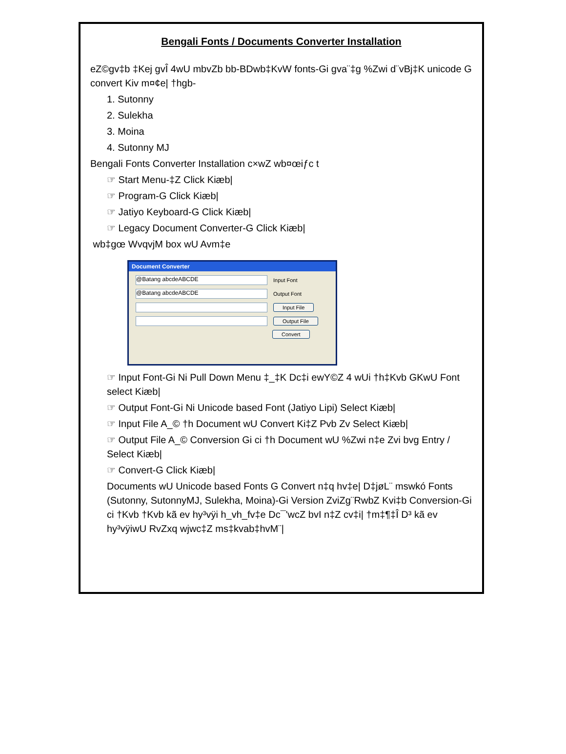Bengali Fonts / Documents Converter Installation
eZ©gv‡b ‡Kej gvÎ 4wU mbvZb bb-BDwb‡KvW fonts-Gi gva¨‡g %Zwi d¨vBj‡K unicode G convert Kiv m¤¢e| †hgb-
1. Sutonny
2. Sulekha
3. Moina
4. Sutonny MJ
Bengali Fonts Converter Installation c×wZ wb¤œiƒc t
☞ Start Menu-‡Z Click Kiæb|
☞ Program-G Click Kiæb|
☞ Jatiyo Keyboard-G Click Kiæb|
☞ Legacy Document Converter-G Click Kiæb|
wb‡gœ WvqvjM box wU Avm‡e
Document Converter
@Batang abcdeABCDE
Input Font
@Batang abcdeABCDE
Output Font
Input File
Output File
Convert
☞ Input Font-Gi Ni Pull Down Menu ‡_‡K Dc‡i ewY©Z 4 wUi †h‡Kvb GKwU Font select Kiæb|
☞ Output Font-Gi Ni Unicode based Font (Jatiyo Lipi) Select Kiæb|
☞ Input File A_© †h Document wU Convert Ki‡Z Pvb Zv Select Kiæb|
☞ Output File A_© Conversion Gi ci †h Document wU %Zwi n‡e Zvi bvg Entry / Select Kiæb|
☞ Convert-G Click Kiæb|
Documents wU Unicode based Fonts G Convert n‡q hv‡e| D‡jøL¨ mswkó Fonts (Sutonny, SutonnyMJ, Sulekha, Moina)-Gi Version ZviZg¨RwbZ Kvi‡b Conversion-Gi ci †Kvb †Kvb kã ev hy³vÿi h_vh_fv‡e Dc¯'wcZ bvI n‡Z cv‡i| †m‡¶‡Î D³ kã ev hy³vÿiwU RvZxq wjwc‡Z ms‡kvab‡hvM¨|